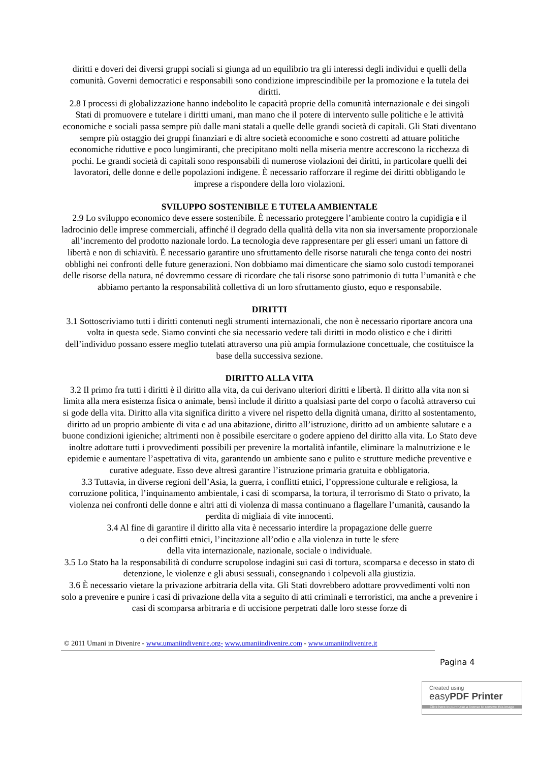diritti e doveri dei diversi gruppi sociali si giunga ad un equilibrio tra gli interessi degli individui e quelli della comunità. Governi democratici e responsabili sono condizione imprescindibile per la promozione e la tutela dei diritti.
2.8 I processi di globalizzazione hanno indebolito le capacità proprie della comunità internazionale e dei singoli Stati di promuovere e tutelare i diritti umani, man mano che il potere di intervento sulle politiche e le attività economiche e sociali passa sempre più dalle mani statali a quelle delle grandi società di capitali. Gli Stati diventano sempre più ostaggio dei gruppi finanziari e di altre società economiche e sono costretti ad attuare politiche economiche riduttive e poco lungimiranti, che precipitano molti nella miseria mentre accrescono la ricchezza di pochi. Le grandi società di capitali sono responsabili di numerose violazioni dei diritti, in particolare quelli dei lavoratori, delle donne e delle popolazioni indigene. È necessario rafforzare il regime dei diritti obbligando le imprese a rispondere della loro violazioni.
SVILUPPO SOSTENIBILE E TUTELA AMBIENTALE
2.9 Lo sviluppo economico deve essere sostenibile. È necessario proteggere l’ambiente contro la cupidigia e il ladrocinio delle imprese commerciali, affinché il degrado della qualità della vita non sia inversamente proporzionale all’incremento del prodotto nazionale lordo. La tecnologia deve rappresentare per gli esseri umani un fattore di libertà e non di schiavitù. È necessario garantire uno sfruttamento delle risorse naturali che tenga conto dei nostri obblighi nei confronti delle future generazioni. Non dobbiamo mai dimenticare che siamo solo custodi temporanei delle risorse della natura, né dovremmo cessare di ricordare che tali risorse sono patrimonio di tutta l’umanità e che abbiamo pertanto la responsabilità collettiva di un loro sfruttamento giusto, equo e responsabile.
DIRITTI
3.1 Sottoscriviamo tutti i diritti contenuti negli strumenti internazionali, che non è necessario riportare ancora una volta in questa sede. Siamo convinti che sia necessario vedere tali diritti in modo olistico e che i diritti dell’individuo possano essere meglio tutelati attraverso una più ampia formulazione concettuale, che costituisce la base della successiva sezione.
DIRITTO ALLA VITA
3.2 Il primo fra tutti i diritti è il diritto alla vita, da cui derivano ulteriori diritti e libertà. Il diritto alla vita non si limita alla mera esistenza fisica o animale, bensì include il diritto a qualsiasi parte del corpo o facoltà attraverso cui si gode della vita. Diritto alla vita significa diritto a vivere nel rispetto della dignità umana, diritto al sostentamento, diritto ad un proprio ambiente di vita e ad una abitazione, diritto all’istruzione, diritto ad un ambiente salutare e a buone condizioni igieniche; altrimenti non è possibile esercitare o godere appieno del diritto alla vita. Lo Stato deve inoltre adottare tutti i provvedimenti possibili per prevenire la mortalità infantile, eliminare la malnutrizione e le epidemie e aumentare l’aspettativa di vita, garantendo un ambiente sano e pulito e strutture mediche preventive e curative adeguate. Esso deve altresì garantire l’istruzione primaria gratuita e obbligatoria.
3.3 Tuttavia, in diverse regioni dell’Asia, la guerra, i conflitti etnici, l’oppressione culturale e religiosa, la corruzione politica, l’inquinamento ambientale, i casi di scomparsa, la tortura, il terrorismo di Stato o privato, la violenza nei confronti delle donne e altri atti di violenza di massa continuano a flagellare l’umanità, causando la perdita di migliaia di vite innocenti.
3.4 Al fine di garantire il diritto alla vita è necessario interdire la propagazione delle guerre
o dei conflitti etnici, l’incitazione all’odio e alla violenza in tutte le sfere
della vita internazionale, nazionale, sociale o individuale.
3.5 Lo Stato ha la responsabilità di condurre scrupolose indagini sui casi di tortura, scomparsa e decesso in stato di detenzione, le violenze e gli abusi sessuali, consegnando i colpevoli alla giustizia.
3.6 È necessario vietare la privazione arbitraria della vita. Gli Stati dovrebbero adottare provvedimenti volti non solo a prevenire e punire i casi di privazione della vita a seguito di atti criminali e terroristici, ma anche a prevenire i casi di scomparsa arbitraria e di uccisione perpetrati dalle loro stesse forze di
© 2011 Umani in Divenire - www.umaniindivenire.org- www.umaniindivenire.com - www.umaniindivenire.it
Pagina 4
Created using
easyPDF Printer
Click here to purchase a license to remove this image